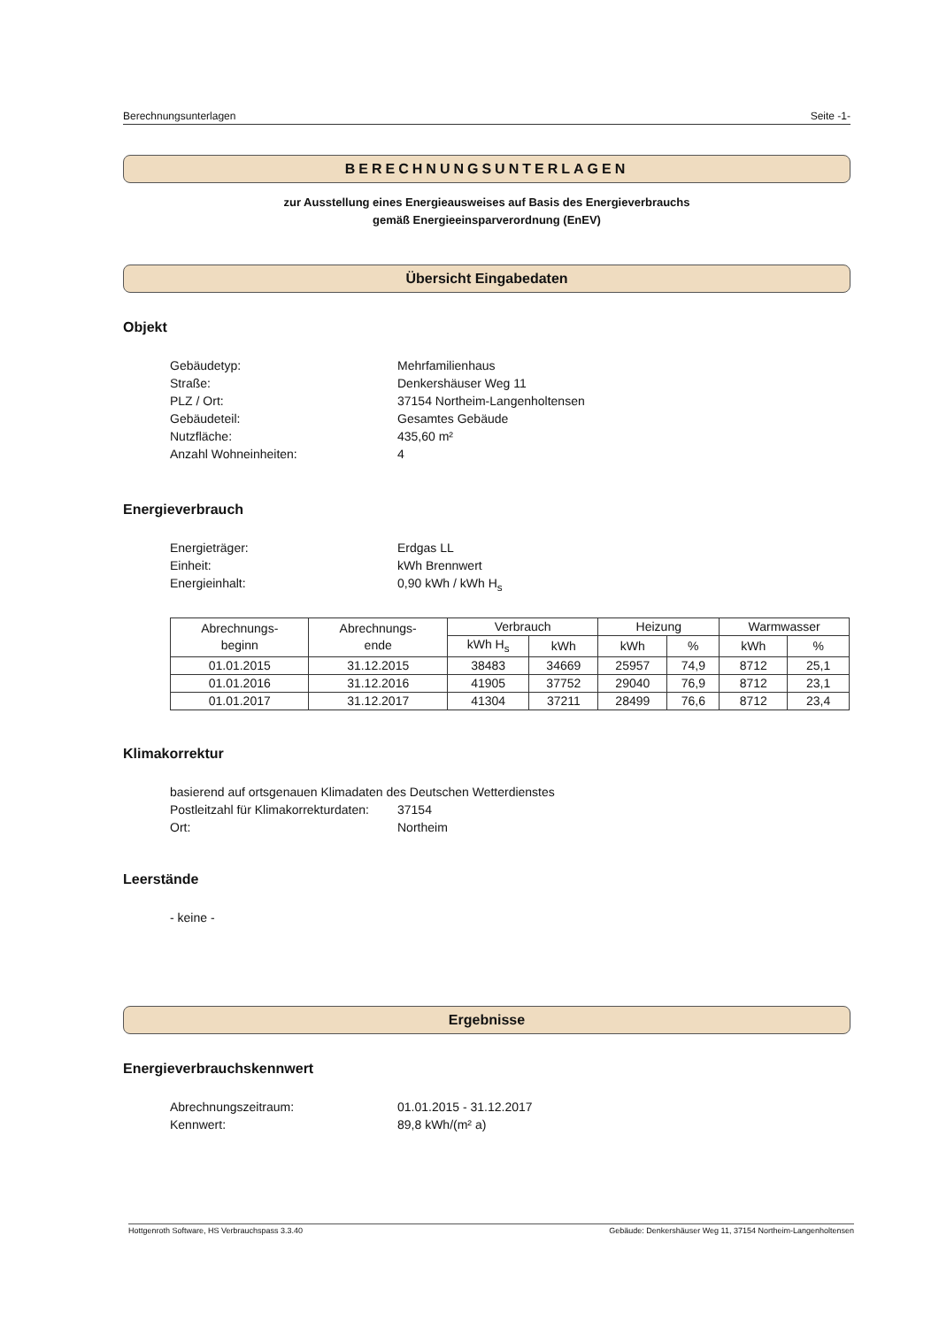Berechnungsunterlagen Seite -1-
BERECHNUNGSUNTERLAGEN
zur Ausstellung eines Energieausweises auf Basis des Energieverbrauchs
gemäß Energieeinsparverordnung (EnEV)
Übersicht Eingabedaten
Objekt
Gebäudetyp: Mehrfamilienhaus Straße: Denkershäuser Weg 11 PLZ / Ort: 37154 Northeim-Langenholtensen Gebäudeteil: Gesamtes Gebäude Nutzfläche: 435,60 m² Anzahl Wohneinheiten: 4
Energieverbrauch
Energieträger: Erdgas LL Einheit: kWh Brennwert Energieinhalt: 0,90 kWh / kWh H<sub>s</sub>
| Abrechnungs- beginn | Abrechnungs- ende | Verbrauch | | Heizung | | Warmwasser | |
| --- | --- | --- | --- | --- | --- | --- | --- |
| | | kWh H<sub>s</sub> | kWh | kWh | % | kWh | % |
| 01.01.2015 | 31.12.2015 | 38483 | 34669 | 25957 | 74,9 | 8712 | 25,1 |
| 01.01.2016 | 31.12.2016 | 41905 | 37752 | 29040 | 76,9 | 8712 | 23,1 |
| 01.01.2017 | 31.12.2017 | 41304 | 37211 | 28499 | 76,6 | 8712 | 23,4 |
Klimakorrektur
basierend auf ortsgenauen Klimadaten des Deutschen Wetterdienstes
Postleitzahl für Klimakorrekturdaten: 37154 Ort: Northeim
Leerstände
- keine -
Ergebnisse
Energieverbrauchskennwert
Abrechnungszeitraum: 01.01.2015 - 31.12.2017 Kennwert: 89,8 kWh/(m² a)
Hottgenroth Software, HS Verbrauchspass 3.3.40 Gebäude: Denkershäuser Weg 11, 37154 Northeim-Langenholtensen